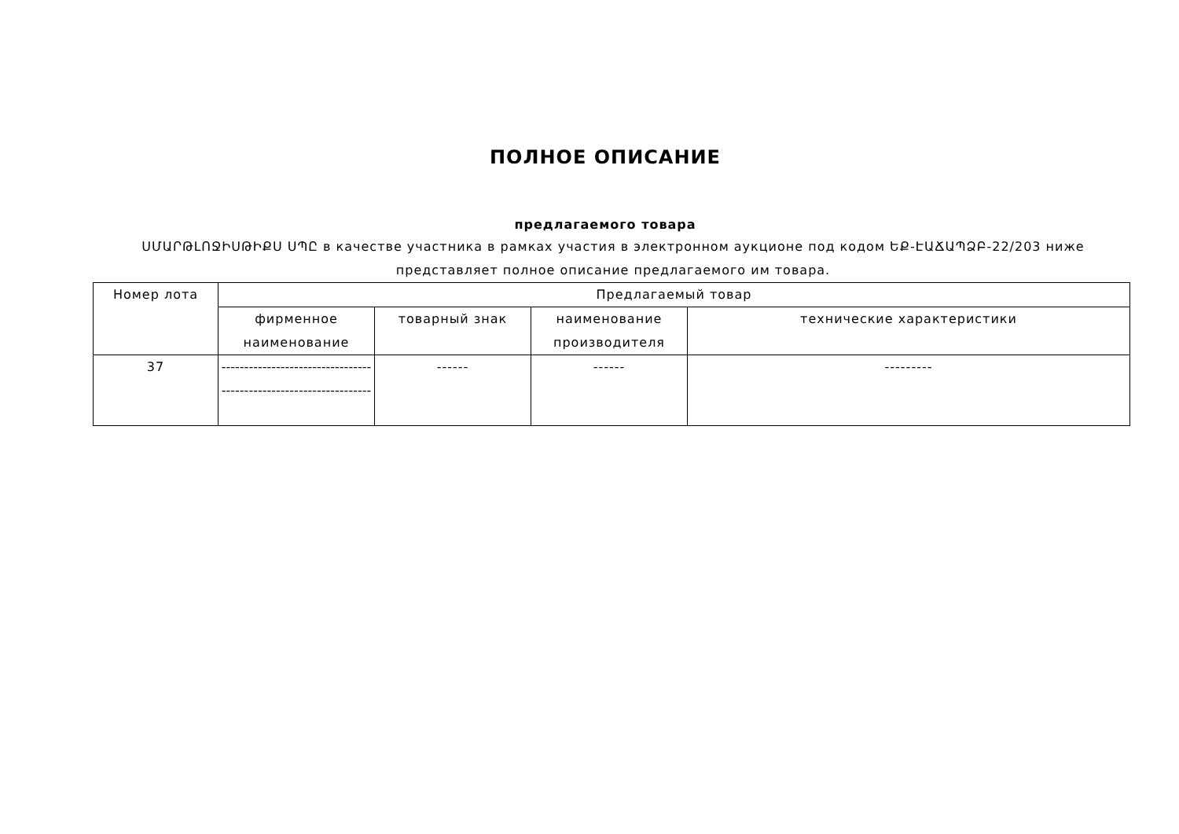ПОЛНОЕ ОПИСАНИЕ
предлагаемого товара
ՍՄԱՐԹԼՈՋԻՍԹԻՔՍ ՍՊԸ в качестве участника в рамках участия в электронном аукционе под кодом ԵՔ-ԷԱՃԱՊՁԲ-22/203 ниже представляет полное описание предлагаемого им товара.
| Номер лота | Предлагаемый товар | | | |
| --- | --- | --- | --- | --- |
| | фирменное наименование | товарный знак | наименование производителя | технические характеристики |
| 37 | ------------------------------------------------------------------ | ------ | ------ | --------- |